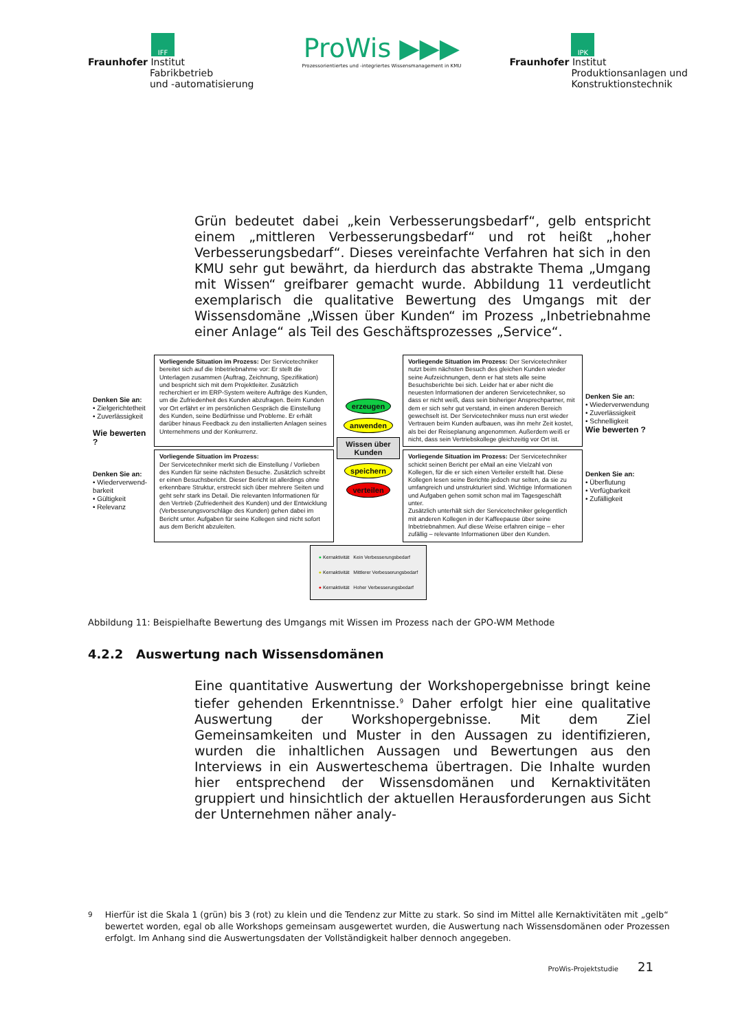IFF
Fraunhofer Institut
Fabrikbetrieb
und -automatisierung
ProWis ▶▶▶
Prozessorientiertes und -integriertes Wissensmanagement in KMU
IPK
Fraunhofer Institut
Produktionsanlagen und
Konstruktionstechnik
Grün bedeutet dabei „kein Verbesserungsbedarf“, gelb entspricht einem „mittleren Verbesserungsbedarf“ und rot heißt „hoher Verbesserungsbedarf“. Dieses vereinfachte Verfahren hat sich in den KMU sehr gut bewährt, da hierdurch das abstrakte Thema „Umgang mit Wissen“ greifbarer gemacht wurde. Abbildung 11 verdeutlicht exemplarisch die qualitative Bewertung des Umgangs mit der Wissensdomäne „Wissen über Kunden“ im Prozess „Inbetriebnahme einer Anlage“ als Teil des Geschäftsprozesses „Service“.
Denken Sie an:
• Zielgerichtetheit
• Zuverlässigkeit
Wie bewerten ?
Vorliegende Situation im Prozess: Der Servicetechniker bereitet sich auf die Inbetriebnahme vor: Er stellt die Unterlagen zusammen (Auftrag, Zeichnung, Spezifikation) und bespricht sich mit dem Projektleiter. Zusätzlich recherchiert er im ERP-System weitere Aufträge des Kunden, um die Zufriedenheit des Kunden abzufragen. Beim Kunden vor Ort erfährt er im persönlichen Gespräch die Einstellung des Kunden, seine Bedürfnisse und Probleme. Er erhält darüber hinaus Feedback zu den installierten Anlagen seines Unternehmens und der Konkurrenz.
erzeugen
anwenden
Wissen über Kunden
speichern
verteilen
Vorliegende Situation im Prozess: Der Servicetechniker nutzt beim nächsten Besuch des gleichen Kunden wieder seine Aufzeichnungen, denn er hat stets alle seine Besuchsberichte bei sich. Leider hat er aber nicht die neuesten Informationen der anderen Servicetechniker, so dass er nicht weiß, dass sein bisheriger Ansprechpartner, mit dem er sich sehr gut verstand, in einen anderen Bereich gewechselt ist. Der Servicetechniker muss nun erst wieder Vertrauen beim Kunden aufbauen, was ihn mehr Zeit kostet, als bei der Reiseplanung angenommen. Außerdem weiß er nicht, dass sein Vertriebskollege gleichzeitig vor Ort ist.
Denken Sie an:
• Wiederverwendung
• Zuverlässigkeit
• Schnelligkeit
Wie bewerten ?
Denken Sie an:
• Wiederverwend-barkeit
• Gültigkeit
• Relevanz
Vorliegende Situation im Prozess:
Der Servicetechniker merkt sich die Einstellung / Vorlieben des Kunden für seine nächsten Besuche. Zusätzlich schreibt er einen Besuchsbericht. Dieser Bericht ist allerdings ohne erkennbare Struktur, erstreckt sich über mehrere Seiten und geht sehr stark ins Detail. Die relevanten Informationen für den Vertrieb (Zufriedenheit des Kunden) und der Entwicklung (Verbesserungsvorschläge des Kunden) gehen dabei im Bericht unter. Aufgaben für seine Kollegen sind nicht sofort aus dem Bericht abzuleiten.
Vorliegende Situation im Prozess: Der Servicetechniker schickt seinen Bericht per eMail an eine Vielzahl von Kollegen, für die er sich einen Verteiler erstellt hat. Diese Kollegen lesen seine Berichte jedoch nur selten, da sie zu umfangreich und unstrukturiert sind. Wichtige Informationen und Aufgaben gehen somit schon mal im Tagesgeschäft unter.
Zusätzlich unterhält sich der Servicetechniker gelegentlich mit anderen Kollegen in der Kaffeepause über seine Inbetriebnahmen. Auf diese Weise erfahren einige – eher zufällig – relevante Informationen über den Kunden.
Denken Sie an:
• Überflutung
• Verfügbarkeit
• Zufälligkeit
● Kernaktivität Kein Verbesserungsbedarf
● Kernaktivität Mittlerer Verbesserungsbedarf
● Kernaktivität Hoher Verbesserungsbedarf
Abbildung 11: Beispielhafte Bewertung des Umgangs mit Wissen im Prozess nach der GPO-WM Methode
4.2.2 Auswertung nach Wissensdomänen
Eine quantitative Auswertung der Workshopergebnisse bringt keine tiefer gehenden Erkenntnisse.<sup>9</sup> Daher erfolgt hier eine qualitative Auswertung der Workshopergebnisse. Mit dem Ziel Gemeinsamkeiten und Muster in den Aussagen zu identifizieren, wurden die inhaltlichen Aussagen und Bewertungen aus den Interviews in ein Auswerteschema übertragen. Die Inhalte wurden hier entsprechend der Wissensdomänen und Kernaktivitäten gruppiert und hinsichtlich der aktuellen Herausforderungen aus Sicht der Unternehmen näher analy-
<sup>9</sup> Hierfür ist die Skala 1 (grün) bis 3 (rot) zu klein und die Tendenz zur Mitte zu stark. So sind im Mittel alle Kernaktivitäten mit „gelb“ bewertet worden, egal ob alle Workshops gemeinsam ausgewertet wurden, die Auswertung nach Wissensdomänen oder Prozessen erfolgt. Im Anhang sind die Auswertungsdaten der Vollständigkeit halber dennoch angegeben.
ProWis-Projektstudie 21